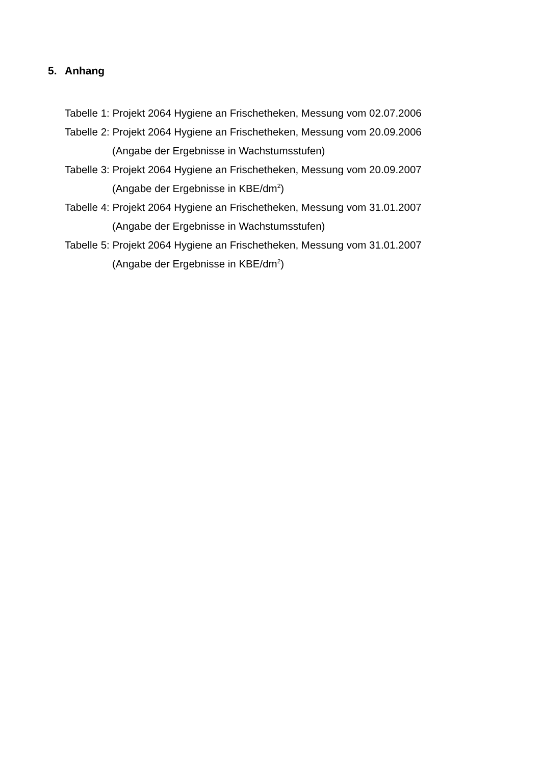5. Anhang
Tabelle 1: Projekt 2064 Hygiene an Frischetheken, Messung vom 02.07.2006
Tabelle 2: Projekt 2064 Hygiene an Frischetheken, Messung vom 20.09.2006
(Angabe der Ergebnisse in Wachstumsstufen)
Tabelle 3: Projekt 2064 Hygiene an Frischetheken, Messung vom 20.09.2007
(Angabe der Ergebnisse in KBE/dm<sup>2</sup>)
Tabelle 4: Projekt 2064 Hygiene an Frischetheken, Messung vom 31.01.2007
(Angabe der Ergebnisse in Wachstumsstufen)
Tabelle 5: Projekt 2064 Hygiene an Frischetheken, Messung vom 31.01.2007
(Angabe der Ergebnisse in KBE/dm<sup>2</sup>)